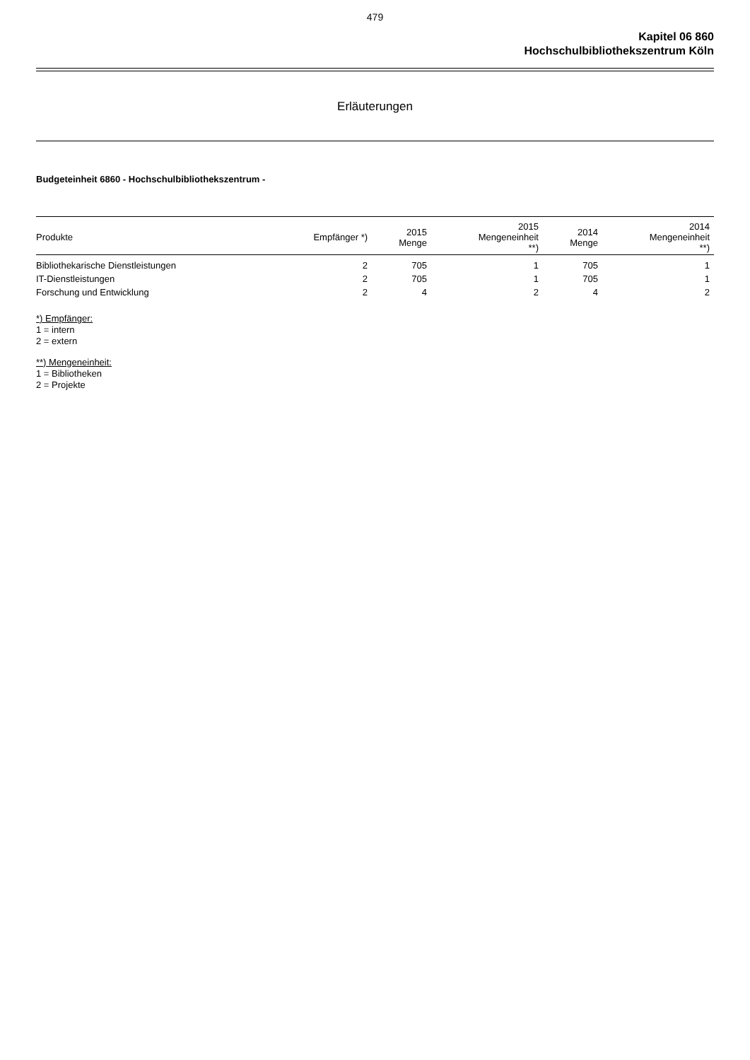479
Kapitel 06 860
Hochschulbibliothekszentrum Köln
Erläuterungen
Budgeteinheit 6860 - Hochschulbibliothekszentrum -
| Produkte | Empfänger *) | 2015 Menge | 2015 Mengeneinheit **) | 2014 Menge | 2014 Mengeneinheit **) |
| --- | --- | --- | --- | --- | --- |
| Bibliothekarische Dienstleistungen | 2 | 705 | 1 | 705 | 1 |
| IT-Dienstleistungen | 2 | 705 | 1 | 705 | 1 |
| Forschung und Entwicklung | 2 | 4 | 2 | 4 | 2 |
*) Empfänger:
1 = intern
2 = extern
**) Mengeneinheit:
1 = Bibliotheken
2 = Projekte